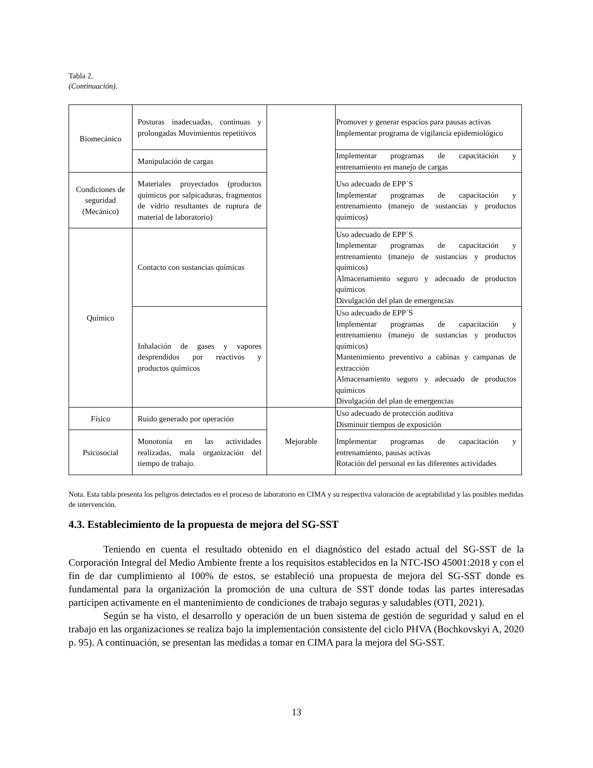Tabla 2.
(Continuación).
| Biomecánico | Posturas inadecuadas, continuas y prolongadas Movimientos repetitivos | | Promover y generar espacios para pausas activas Implementar programa de vigilancia epidemiológico |
| | Manipulación de cargas | | Implementar programas de capacitación y entrenamiento en manejo de cargas |
| Condiciones de seguridad (Mecánico) | Materiales proyectados (productos químicos por salpicaduras, fragmentos de vidrio resultantes de ruptura de material de laboratorio) | | Uso adecuado de EPP´S Implementar programas de capacitación y entrenamiento (manejo de sustancias y productos químicos) |
| Químico | Contacto con sustancias químicas | | Uso adecuado de EPP´S Implementar programas de capacitación y entrenamiento (manejo de sustancias y productos químicos) Almacenamiento seguro y adecuado de productos químicos Divulgación del plan de emergencias |
| | Inhalación de gases y vapores desprendidos por reactivos y productos químicos | | Uso adecuado de EPP´S Implementar programas de capacitación y entrenamiento (manejo de sustancias y productos químicos) Mantenimiento preventivo a cabinas y campanas de extracción Almacenamiento seguro y adecuado de productos químicos Divulgación del plan de emergencias |
| Físico | Ruido generado por operación | Mejorable | Uso adecuado de protección auditiva Disminuir tiempos de exposición |
| Psicosocial | Monotonía en las actividades realizadas, mala organización del tiempo de trabajo. | | Implementar programas de capacitación y entrenamiento, pausas activas Rotación del personal en las diferentes actividades |
Nota. Esta tabla presenta los peligros detectados en el proceso de laboratorio en CIMA y su respectiva valoración de aceptabilidad y las posibles medidas de intervención.
4.3. Establecimiento de la propuesta de mejora del SG-SST
Teniendo en cuenta el resultado obtenido en el diagnóstico del estado actual del SG-SST de la Corporación Integral del Medio Ambiente frente a los requisitos establecidos en la NTC-ISO 45001:2018 y con el fin de dar cumplimiento al 100% de estos, se estableció una propuesta de mejora del SG-SST donde es fundamental para la organización la promoción de una cultura de SST donde todas las partes interesadas participen activamente en el mantenimiento de condiciones de trabajo seguras y saludables (OTI, 2021).
Según se ha visto, el desarrollo y operación de un buen sistema de gestión de seguridad y salud en el trabajo en las organizaciones se realiza bajo la implementación consistente del ciclo PHVA (Bochkovskyi A, 2020 p. 95). A continuación, se presentan las medidas a tomar en CIMA para la mejora del SG-SST.
13